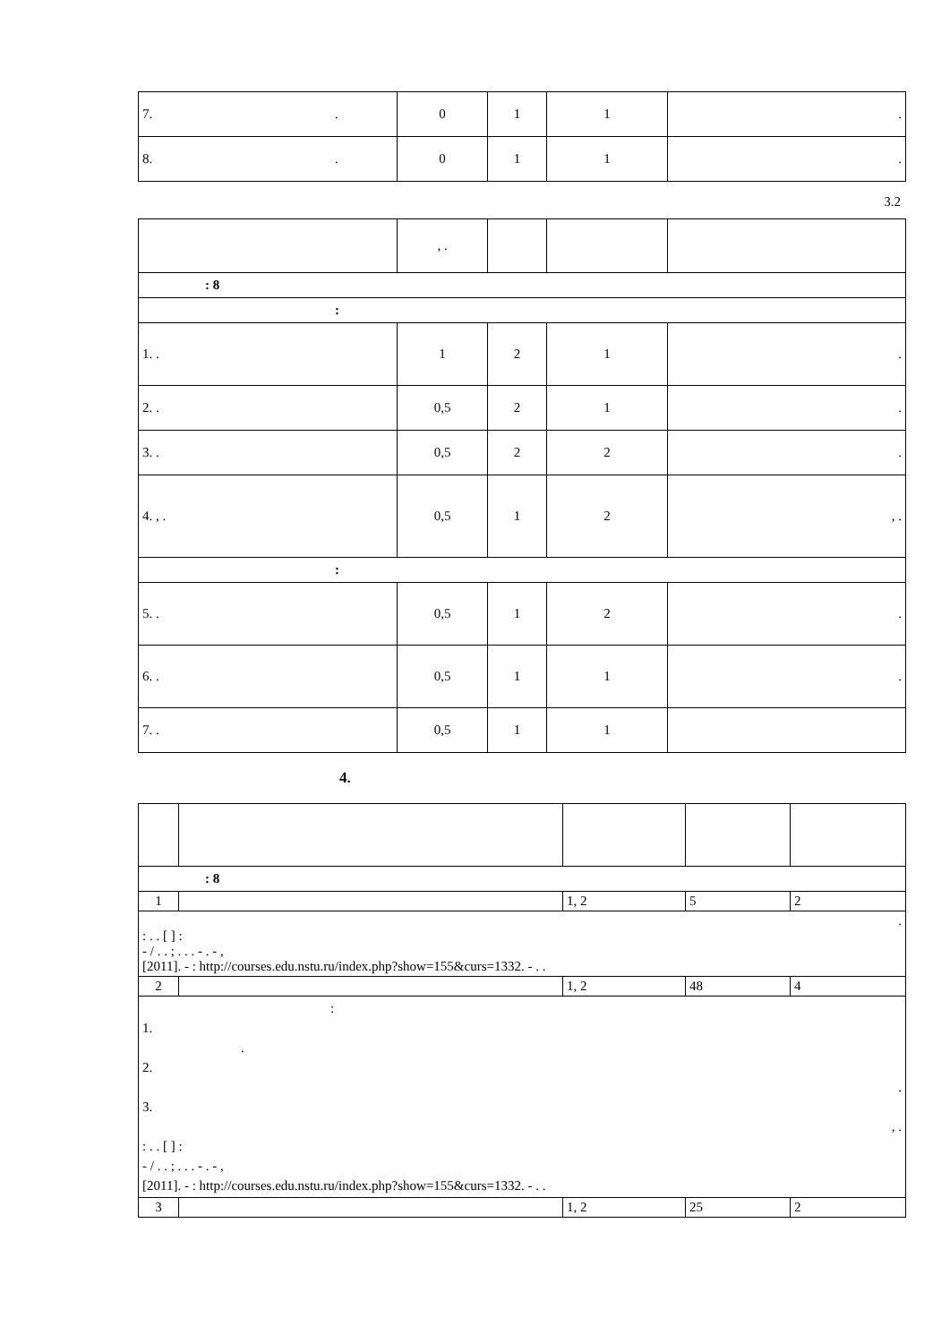| 7. . | 0 | 1 | 1 | . |
| 8. . | 0 | 1 | 1 | . |
3.2
| | , . | | | |
| : 8 | | | | |
| : | | | | |
| 1. . | 1 | 2 | 1 | . |
| 2. . | 0,5 | 2 | 1 | . |
| 3. . | 0,5 | 2 | 2 | . |
| 4. , . | 0,5 | 1 | 2 | , . |
| : | | | | |
| 5. . | 0,5 | 1 | 2 | . |
| 6. . | 0,5 | 1 | 1 | . |
| 7. . | 0,5 | 1 | 1 | |
4.
| : 8 | | | | |
| 1 | | 1, 2 | 5 | 2 |
| . : . . [ ] : - / . . ; . . . - . - , [2011]. - : http://courses.edu.nstu.ru/index.php?show=155&curs=1332. - . . | | | | |
| 2 | | 1, 2 | 48 | 4 |
| : 1. . 2. . 3. , . : . . [ ] : - / . . ; . . . - . - , [2011]. - : http://courses.edu.nstu.ru/index.php?show=155&curs=1332. - . . | | | | |
| 3 | | 1, 2 | 25 | 2 |